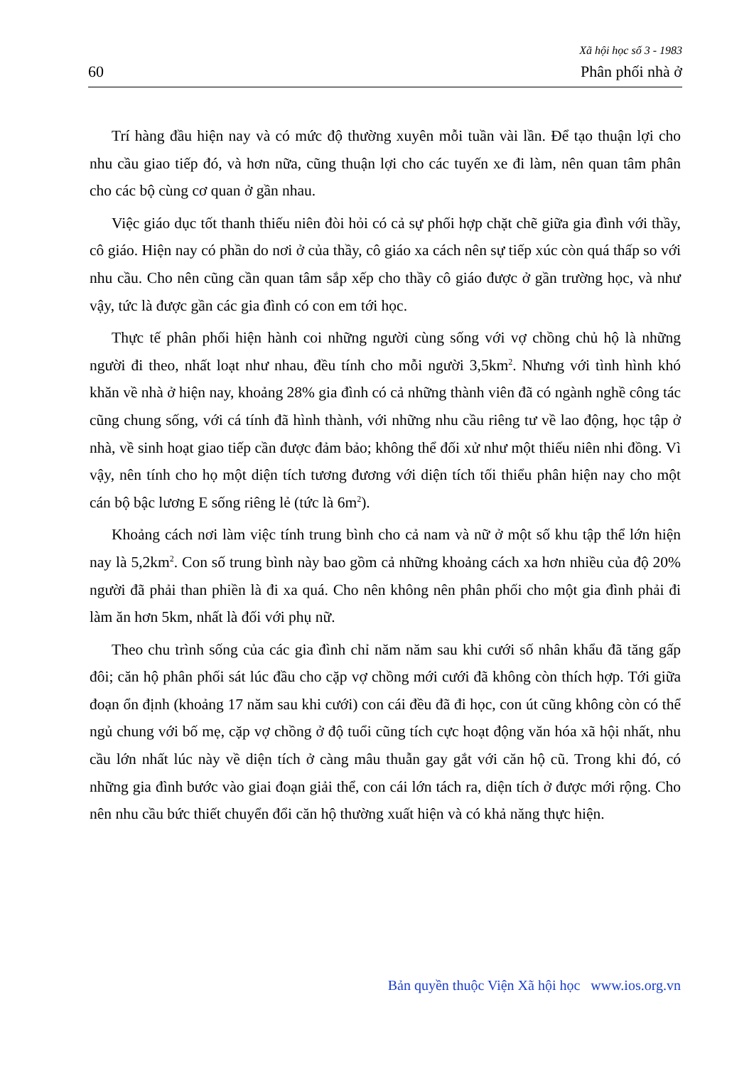Xã hội học số 3 - 1983
60 Phân phối nhà ở
Trí hàng đầu hiện nay và có mức độ thường xuyên mỗi tuần vài lần. Để tạo thuận lợi cho nhu cầu giao tiếp đó, và hơn nữa, cũng thuận lợi cho các tuyến xe đi làm, nên quan tâm phân cho các bộ cùng cơ quan ở gần nhau.
Việc giáo dục tốt thanh thiếu niên đòi hỏi có cả sự phối hợp chặt chẽ giữa gia đình với thầy, cô giáo. Hiện nay có phần do nơi ở của thầy, cô giáo xa cách nên sự tiếp xúc còn quá thấp so với nhu cầu. Cho nên cũng cần quan tâm sắp xếp cho thầy cô giáo được ở gần trường học, và như vậy, tức là được gần các gia đình có con em tới học.
Thực tế phân phối hiện hành coi những người cùng sống với vợ chồng chủ hộ là những người đi theo, nhất loạt như nhau, đều tính cho mỗi người 3,5km<sup>2</sup>. Nhưng với tình hình khó khăn về nhà ở hiện nay, khoảng 28% gia đình có cả những thành viên đã có ngành nghề công tác cũng chung sống, với cá tính đã hình thành, với những nhu cầu riêng tư về lao động, học tập ở nhà, về sinh hoạt giao tiếp cần được đảm bảo; không thể đối xử như một thiếu niên nhi đồng. Vì vậy, nên tính cho họ một diện tích tương đương với diện tích tối thiểu phân hiện nay cho một cán bộ bậc lương E sống riêng lẻ (tức là 6m<sup>2</sup>).
Khoảng cách nơi làm việc tính trung bình cho cả nam và nữ ở một số khu tập thể lớn hiện nay là 5,2km<sup>2</sup>. Con số trung bình này bao gồm cả những khoảng cách xa hơn nhiều của độ 20% người đã phải than phiền là đi xa quá. Cho nên không nên phân phối cho một gia đình phải đi làm ăn hơn 5km, nhất là đối với phụ nữ.
Theo chu trình sống của các gia đình chỉ năm năm sau khi cưới số nhân khẩu đã tăng gấp đôi; căn hộ phân phối sát lúc đầu cho cặp vợ chồng mới cưới đã không còn thích hợp. Tới giữa đoạn ổn định (khoảng 17 năm sau khi cưới) con cái đều đã đi học, con út cũng không còn có thể ngủ chung với bố mẹ, cặp vợ chồng ở độ tuổi cũng tích cực hoạt động văn hóa xã hội nhất, nhu cầu lớn nhất lúc này về diện tích ở càng mâu thuẫn gay gắt với căn hộ cũ. Trong khi đó, có những gia đình bước vào giai đoạn giải thể, con cái lớn tách ra, diện tích ở được mới rộng. Cho nên nhu cầu bức thiết chuyển đổi căn hộ thường xuất hiện và có khả năng thực hiện.
Bản quyền thuộc Viện Xã hội học www.ios.org.vn